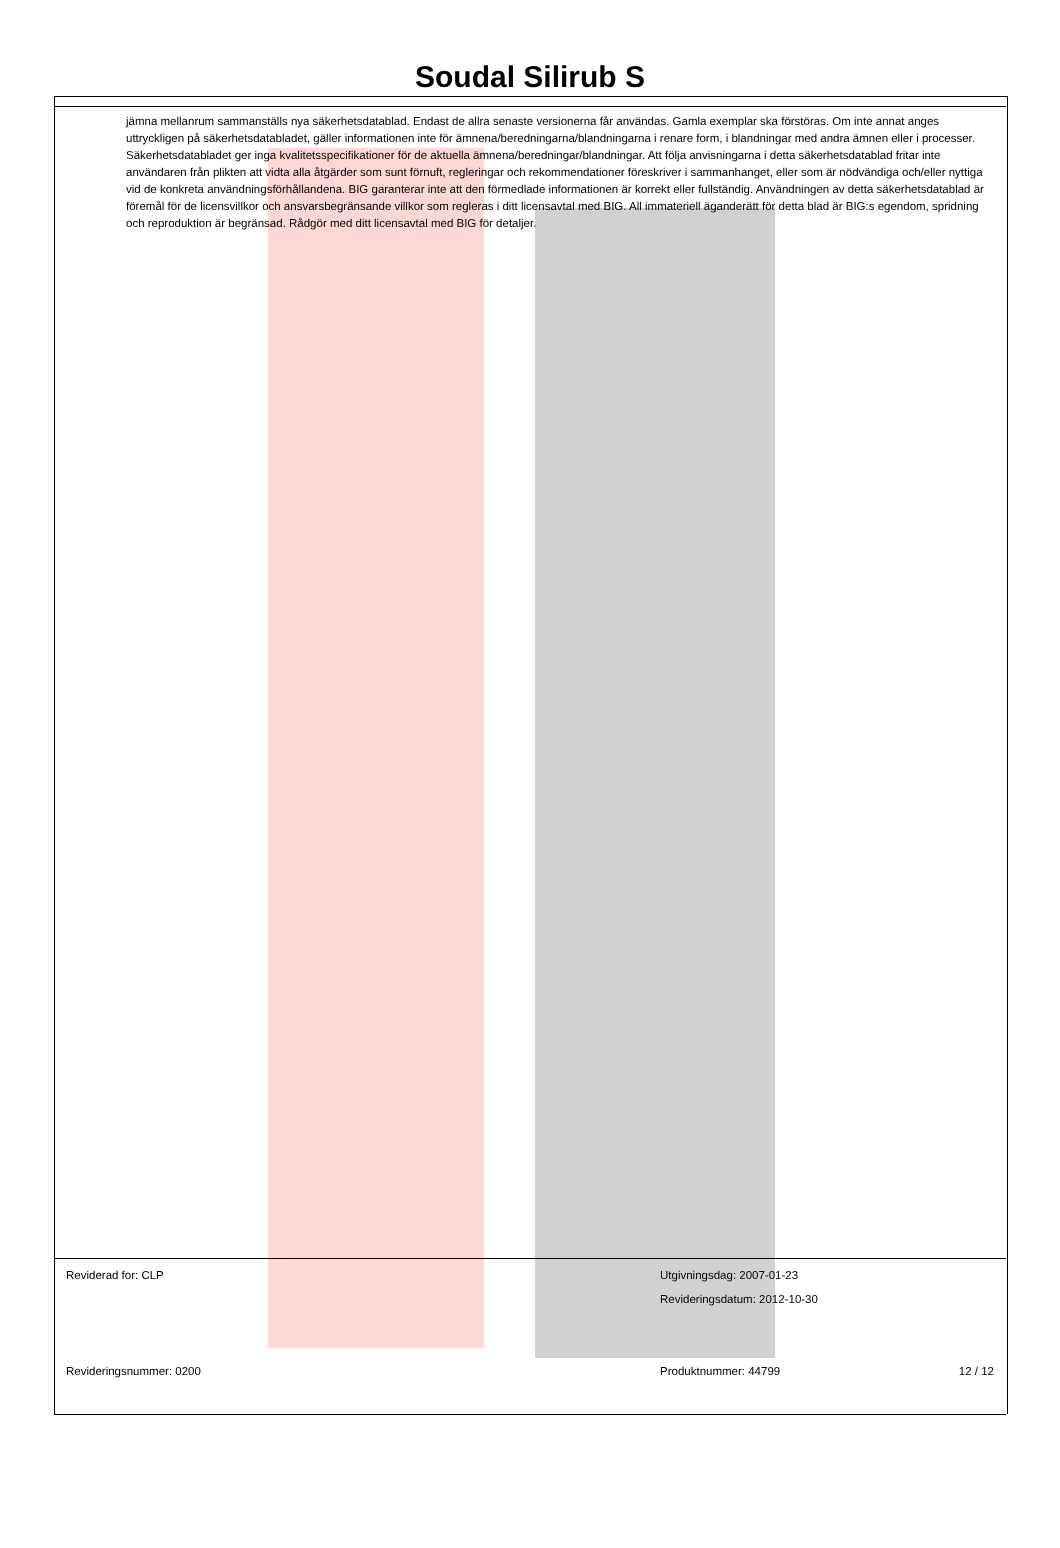Soudal Silirub S
jämna mellanrum sammanställs nya säkerhetsdatablad. Endast de allra senaste versionerna får användas. Gamla exemplar ska förstöras. Om inte annat anges uttryckligen på säkerhetsdatabladet, gäller informationen inte för ämnena/beredningarna/blandningarna i renare form, i blandningar med andra ämnen eller i processer. Säkerhetsdatabladet ger inga kvalitetsspecifikationer för de aktuella ämnena/beredningar/blandningar. Att följa anvisningarna i detta säkerhetsdatablad fritar inte användaren från plikten att vidta alla åtgärder som sunt förnuft, regleringar och rekommendationer föreskriver i sammanhanget, eller som är nödvändiga och/eller nyttiga vid de konkreta användningsförhållandena. BIG garanterar inte att den förmedlade informationen är korrekt eller fullständig. Användningen av detta säkerhetsdatablad är föremål för de licensvillkor och ansvarsbegränsande villkor som regleras i ditt licensavtal med BIG. All immateriell äganderätt för detta blad är BIG:s egendom, spridning och reproduktion är begränsad. Rådgör med ditt licensavtal med BIG för detaljer.
Reviderad for: CLP Utgivningsdag: 2007-01-23
Revideringsdatum: 2012-10-30
Revideringsnummer: 0200 Produktnummer: 44799 12 / 12